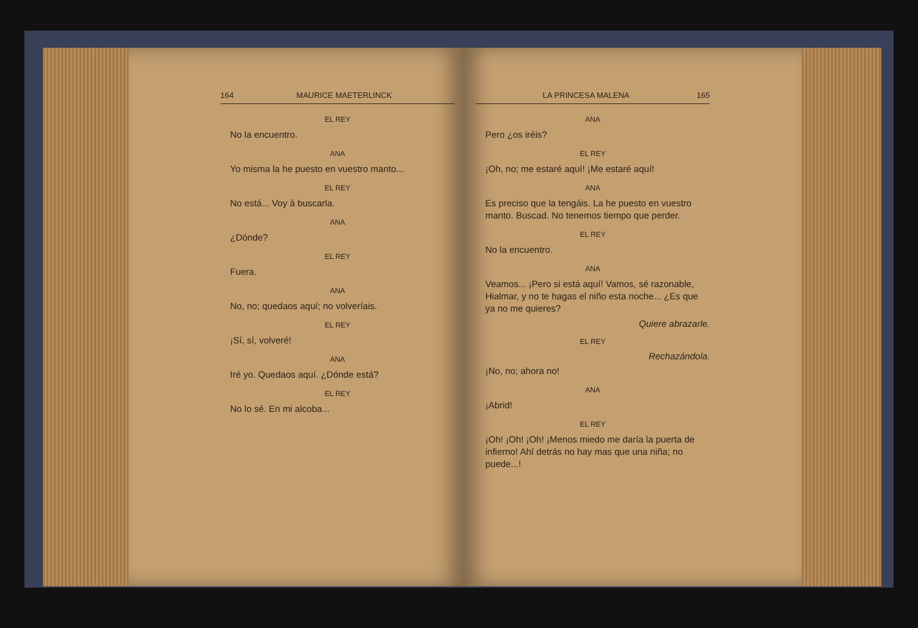164 MAURICE MAETERLINCK
EL REY
No la encuentro.
ANA
Yo misma la he puesto en vuestro manto...
EL REY
No está... Voy á buscarla.
ANA
¿Dónde?
EL REY
Fuera.
ANA
No, no; quedaos aquí; no volveríais.
EL REY
¡Sí, sí, volveré!
ANA
Iré yo. Quedaos aquí. ¿Dónde está?
EL REY
No lo sé. En mi alcoba...
LA PRINCESA MALENA 165
ANA
Pero ¿os iréis?
EL REY
¡Oh, no; me estaré aquí! ¡Me estaré aquí!
ANA
Es preciso que la tengáis. La he puesto en vuestro manto. Buscad. No tenemos tiempo que perder.
EL REY
No la encuentro.
ANA
Veamos... ¡Pero si está aquí! Vamos, sé razonable, Hialmar, y no te hagas el niño esta noche... ¿Es que ya no me quieres?
Quiere abrazarle.
EL REY
Rechazándola.
¡No, no; ahora no!
ANA
¡Abrid!
EL REY
¡Oh! ¡Oh! ¡Oh! ¡Menos miedo me daría la puerta de infierno! Ahí detrás no hay mas que una niña; no puede...!